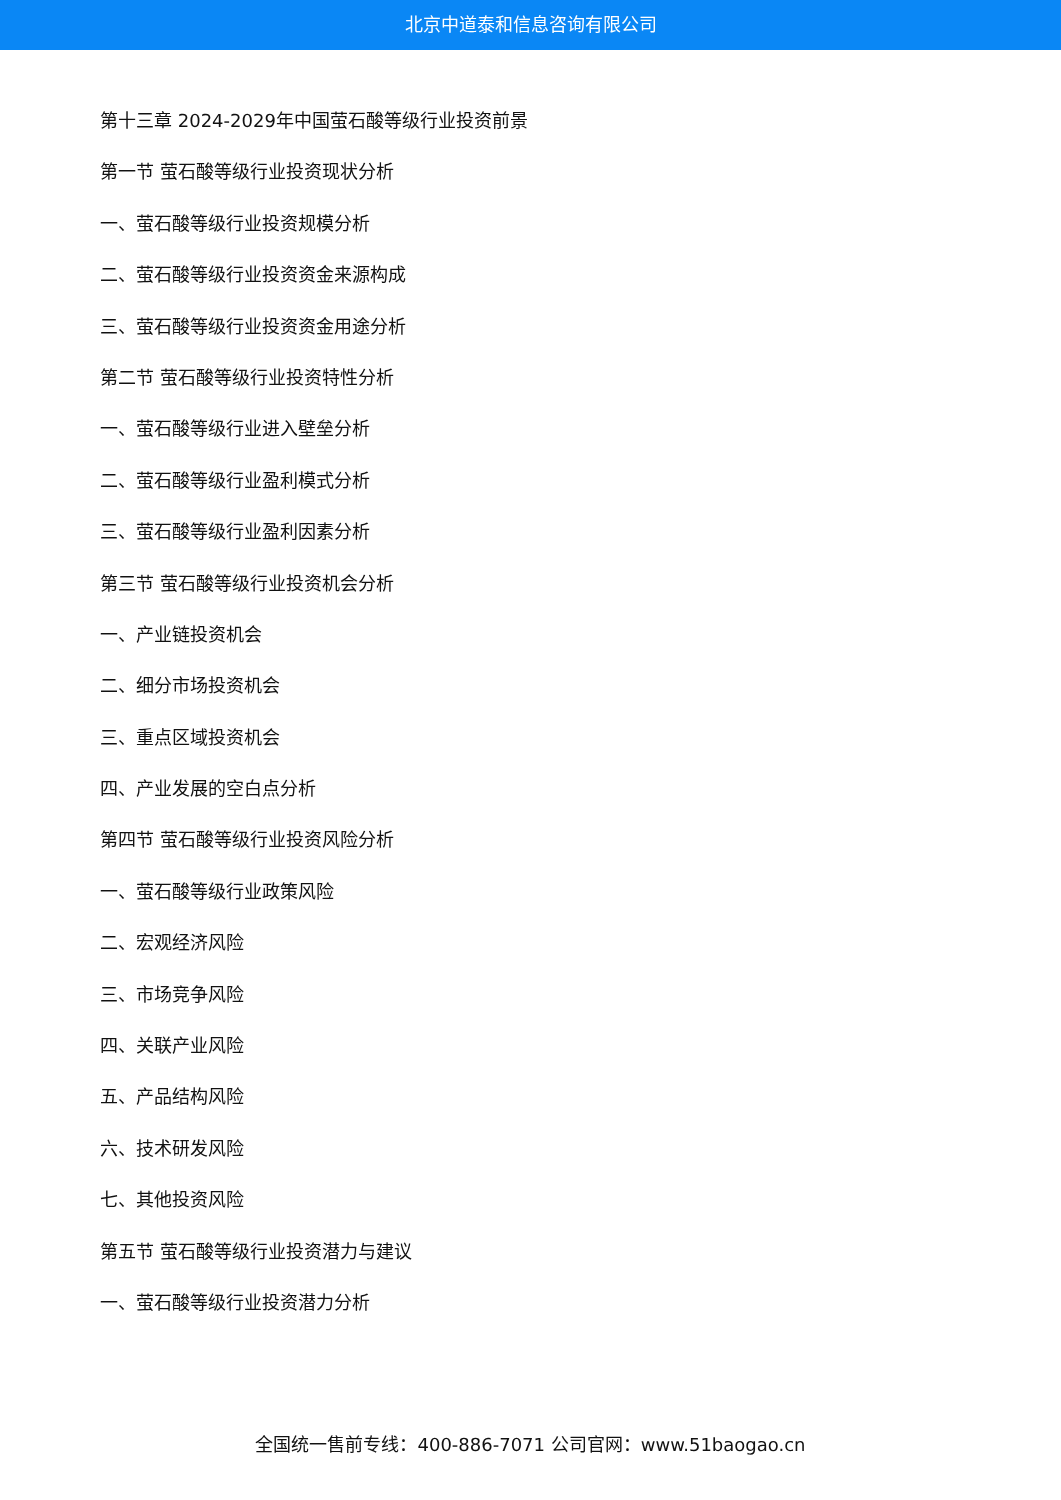北京中道泰和信息咨询有限公司
第十三章 2024-2029年中国萤石酸等级行业投资前景
第一节 萤石酸等级行业投资现状分析
一、萤石酸等级行业投资规模分析
二、萤石酸等级行业投资资金来源构成
三、萤石酸等级行业投资资金用途分析
第二节 萤石酸等级行业投资特性分析
一、萤石酸等级行业进入壁垒分析
二、萤石酸等级行业盈利模式分析
三、萤石酸等级行业盈利因素分析
第三节 萤石酸等级行业投资机会分析
一、产业链投资机会
二、细分市场投资机会
三、重点区域投资机会
四、产业发展的空白点分析
第四节 萤石酸等级行业投资风险分析
一、萤石酸等级行业政策风险
二、宏观经济风险
三、市场竞争风险
四、关联产业风险
五、产品结构风险
六、技术研发风险
七、其他投资风险
第五节 萤石酸等级行业投资潜力与建议
一、萤石酸等级行业投资潜力分析
全国统一售前专线：400-886-7071 公司官网：www.51baogao.cn